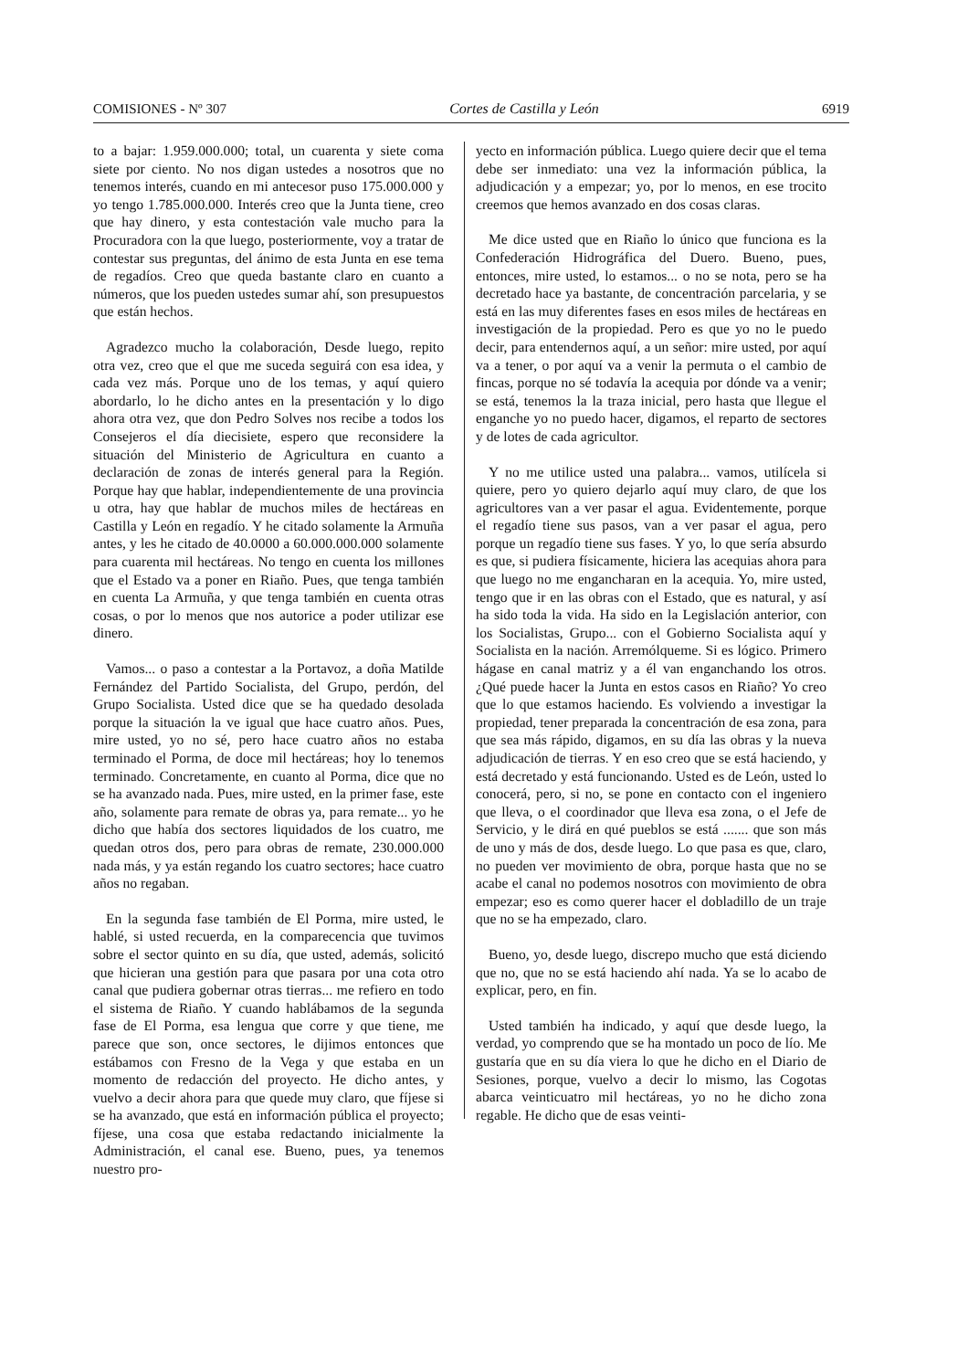COMISIONES - Nº 307 Cortes de Castilla y León 6919
to a bajar: 1.959.000.000; total, un cuarenta y siete coma siete por ciento. No nos digan ustedes a nosotros que no tenemos interés, cuando en mi antecesor puso 175.000.000 y yo tengo 1.785.000.000. Interés creo que la Junta tiene, creo que hay dinero, y esta contestación vale mucho para la Procuradora con la que luego, posteriormente, voy a tratar de contestar sus preguntas, del ánimo de esta Junta en ese tema de regadíos. Creo que queda bastante claro en cuanto a números, que los pueden ustedes sumar ahí, son presupuestos que están hechos.
Agradezco mucho la colaboración, Desde luego, repito otra vez, creo que el que me suceda seguirá con esa idea, y cada vez más. Porque uno de los temas, y aquí quiero abordarlo, lo he dicho antes en la presentación y lo digo ahora otra vez, que don Pedro Solves nos recibe a todos los Consejeros el día diecisiete, espero que reconsidere la situación del Ministerio de Agricultura en cuanto a declaración de zonas de interés general para la Región. Porque hay que hablar, independientemente de una provincia u otra, hay que hablar de muchos miles de hectáreas en Castilla y León en regadío. Y he citado solamente la Armuña antes, y les he citado de 40.0000 a 60.000.000.000 solamente para cuarenta mil hectáreas. No tengo en cuenta los millones que el Estado va a poner en Riaño. Pues, que tenga también en cuenta La Armuña, y que tenga también en cuenta otras cosas, o por lo menos que nos autorice a poder utilizar ese dinero.
Vamos... o paso a contestar a la Portavoz, a doña Matilde Fernández del Partido Socialista, del Grupo, perdón, del Grupo Socialista. Usted dice que se ha quedado desolada porque la situación la ve igual que hace cuatro años. Pues, mire usted, yo no sé, pero hace cuatro años no estaba terminado el Porma, de doce mil hectáreas; hoy lo tenemos terminado. Concretamente, en cuanto al Porma, dice que no se ha avanzado nada. Pues, mire usted, en la primer fase, este año, solamente para remate de obras ya, para remate... yo he dicho que había dos sectores liquidados de los cuatro, me quedan otros dos, pero para obras de remate, 230.000.000 nada más, y ya están regando los cuatro sectores; hace cuatro años no regaban.
En la segunda fase también de El Porma, mire usted, le hablé, si usted recuerda, en la comparecencia que tuvimos sobre el sector quinto en su día, que usted, además, solicitó que hicieran una gestión para que pasara por una cota otro canal que pudiera gobernar otras tierras... me refiero en todo el sistema de Riaño. Y cuando hablábamos de la segunda fase de El Porma, esa lengua que corre y que tiene, me parece que son, once sectores, le dijimos entonces que estábamos con Fresno de la Vega y que estaba en un momento de redacción del proyecto. He dicho antes, y vuelvo a decir ahora para que quede muy claro, que fíjese si se ha avanzado, que está en información pública el proyecto; fíjese, una cosa que estaba redactando inicialmente la Administración, el canal ese. Bueno, pues, ya tenemos nuestro pro-
yecto en información pública. Luego quiere decir que el tema debe ser inmediato: una vez la información pública, la adjudicación y a empezar; yo, por lo menos, en ese trocito creemos que hemos avanzado en dos cosas claras.
Me dice usted que en Riaño lo único que funciona es la Confederación Hidrográfica del Duero. Bueno, pues, entonces, mire usted, lo estamos... o no se nota, pero se ha decretado hace ya bastante, de concentración parcelaria, y se está en las muy diferentes fases en esos miles de hectáreas en investigación de la propiedad. Pero es que yo no le puedo decir, para entendernos aquí, a un señor: mire usted, por aquí va a tener, o por aquí va a venir la permuta o el cambio de fincas, porque no sé todavía la acequia por dónde va a venir; se está, tenemos la la traza inicial, pero hasta que llegue el enganche yo no puedo hacer, digamos, el reparto de sectores y de lotes de cada agricultor.
Y no me utilice usted una palabra... vamos, utilícela si quiere, pero yo quiero dejarlo aquí muy claro, de que los agricultores van a ver pasar el agua. Evidentemente, porque el regadío tiene sus pasos, van a ver pasar el agua, pero porque un regadío tiene sus fases. Y yo, lo que sería absurdo es que, si pudiera físicamente, hiciera las acequias ahora para que luego no me engancharan en la acequia. Yo, mire usted, tengo que ir en las obras con el Estado, que es natural, y así ha sido toda la vida. Ha sido en la Legislación anterior, con los Socialistas, Grupo... con el Gobierno Socialista aquí y Socialista en la nación. Arremólqueme. Si es lógico. Primero hágase en canal matriz y a él van enganchando los otros. ¿Qué puede hacer la Junta en estos casos en Riaño? Yo creo que lo que estamos haciendo. Es volviendo a investigar la propiedad, tener preparada la concentración de esa zona, para que sea más rápido, digamos, en su día las obras y la nueva adjudicación de tierras. Y en eso creo que se está haciendo, y está decretado y está funcionando. Usted es de León, usted lo conocerá, pero, si no, se pone en contacto con el ingeniero que lleva, o el coordinador que lleva esa zona, o el Jefe de Servicio, y le dirá en qué pueblos se está ....... que son más de uno y más de dos, desde luego. Lo que pasa es que, claro, no pueden ver movimiento de obra, porque hasta que no se acabe el canal no podemos nosotros con movimiento de obra empezar; eso es como querer hacer el dobladillo de un traje que no se ha empezado, claro.
Bueno, yo, desde luego, discrepo mucho que está diciendo que no, que no se está haciendo ahí nada. Ya se lo acabo de explicar, pero, en fin.
Usted también ha indicado, y aquí que desde luego, la verdad, yo comprendo que se ha montado un poco de lío. Me gustaría que en su día viera lo que he dicho en el Diario de Sesiones, porque, vuelvo a decir lo mismo, las Cogotas abarca veinticuatro mil hectáreas, yo no he dicho zona regable. He dicho que de esas veinti-